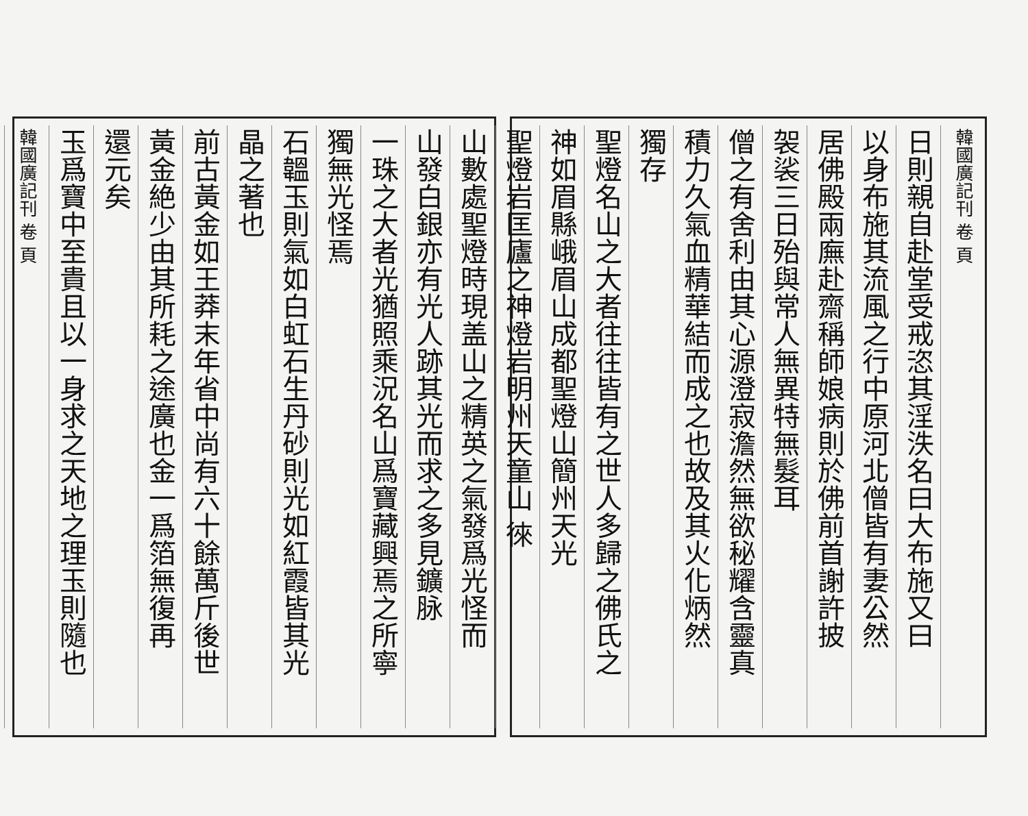韓國廣記刊 卷 頁
日則親自赴堂受戒恣其淫泆名曰大布施又曰
以身布施其流風之行中原河北僧皆有妻公然
居佛殿兩廡赴齋稱師娘病則於佛前首謝許披
袈裟三日殆與常人無異特無髮耳
僧之有舍利由其心源澄寂澹然無欲秘耀含靈真
積力久氣血精華結而成之也故及其火化炳然
獨存
聖燈名山之大者往往皆有之世人多歸之佛氏之
神如眉縣峨眉山成都聖燈山簡州天光
聖燈岩匡廬之神燈岩明州天童山 徠
山數處聖燈時現盖山之精英之氣發爲光怪而
山發白銀亦有光人跡其光而求之多見鑛脉
一珠之大者光猶照乘況名山爲寶藏興焉之所寧
獨無光怪焉
石韞玉則氣如白虹石生丹砂則光如紅霞皆其光
晶之著也
前古黃金如王莽末年省中尚有六十餘萬斤後世
黃金絶少由其所耗之途廣也金一爲箔無復再
還元矣
玉爲寶中至貴且以一身求之天地之理玉則隨也
韓國廣記刊 卷 頁